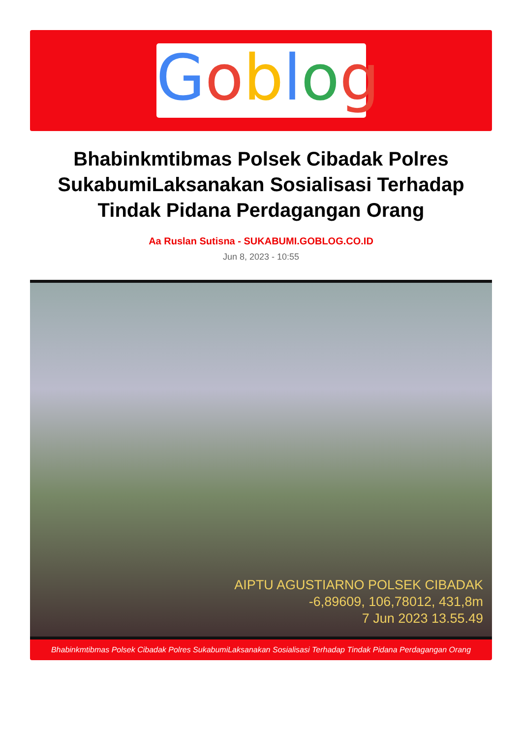Goblog
Bhabinkmtibmas Polsek Cibadak Polres SukabumiLaksanakan Sosialisasi Terhadap Tindak Pidana Perdagangan Orang
Aa Ruslan Sutisna - SUKABUMI.GOBLOG.CO.ID
Jun 8, 2023 - 10:55
AIPTU AGUSTIARNO POLSEK CIBADAK
-6,89609, 106,78012, 431,8m
7 Jun 2023 13.55.49
Bhabinkmtibmas Polsek Cibadak Polres SukabumiLaksanakan Sosialisasi Terhadap Tindak Pidana Perdagangan Orang